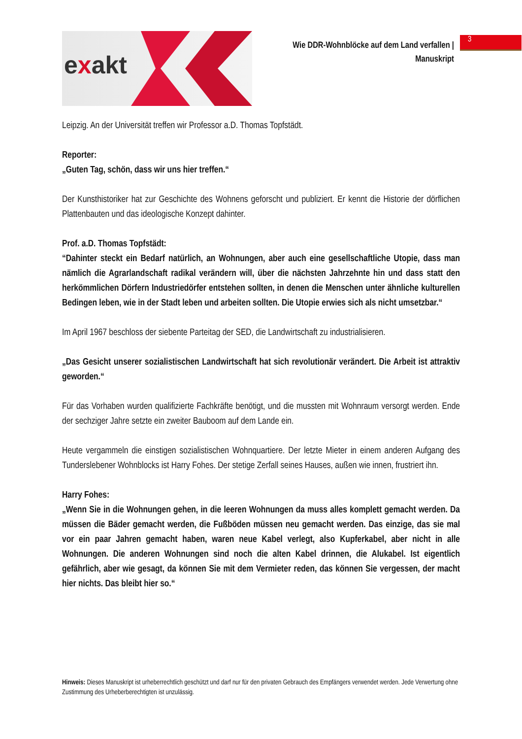exakt
Wie DDR-Wohnblöcke auf dem Land verfallen |
Manuskript
3
Leipzig. An der Universität treffen wir Professor a.D. Thomas Topfstädt.
Reporter:
„Guten Tag, schön, dass wir uns hier treffen.“
Der Kunsthistoriker hat zur Geschichte des Wohnens geforscht und publiziert. Er kennt die Historie der dörflichen Plattenbauten und das ideologische Konzept dahinter.
Prof. a.D. Thomas Topfstädt:
“Dahinter steckt ein Bedarf natürlich, an Wohnungen, aber auch eine gesellschaftliche Utopie, dass man nämlich die Agrarlandschaft radikal verändern will, über die nächsten Jahrzehnte hin und dass statt den herkömmlichen Dörfern Industriedörfer entstehen sollten, in denen die Menschen unter ähnliche kulturellen Bedingen leben, wie in der Stadt leben und arbeiten sollten. Die Utopie erwies sich als nicht umsetzbar.“
Im April 1967 beschloss der siebente Parteitag der SED, die Landwirtschaft zu industrialisieren.
„Das Gesicht unserer sozialistischen Landwirtschaft hat sich revolutionär verändert. Die Arbeit ist attraktiv geworden.“
Für das Vorhaben wurden qualifizierte Fachkräfte benötigt, und die mussten mit Wohnraum versorgt werden. Ende der sechziger Jahre setzte ein zweiter Bauboom auf dem Lande ein.
Heute vergammeln die einstigen sozialistischen Wohnquartiere. Der letzte Mieter in einem anderen Aufgang des Tunderslebener Wohnblocks ist Harry Fohes. Der stetige Zerfall seines Hauses, außen wie innen, frustriert ihn.
Harry Fohes:
„Wenn Sie in die Wohnungen gehen, in die leeren Wohnungen da muss alles komplett gemacht werden. Da müssen die Bäder gemacht werden, die Fußböden müssen neu gemacht werden. Das einzige, das sie mal vor ein paar Jahren gemacht haben, waren neue Kabel verlegt, also Kupferkabel, aber nicht in alle Wohnungen. Die anderen Wohnungen sind noch die alten Kabel drinnen, die Alukabel. Ist eigentlich gefährlich, aber wie gesagt, da können Sie mit dem Vermieter reden, das können Sie vergessen, der macht hier nichts. Das bleibt hier so.“
Hinweis: Dieses Manuskript ist urheberrechtlich geschützt und darf nur für den privaten Gebrauch des Empfängers verwendet werden. Jede Verwertung ohne Zustimmung des Urheberberechtigten ist unzulässig.